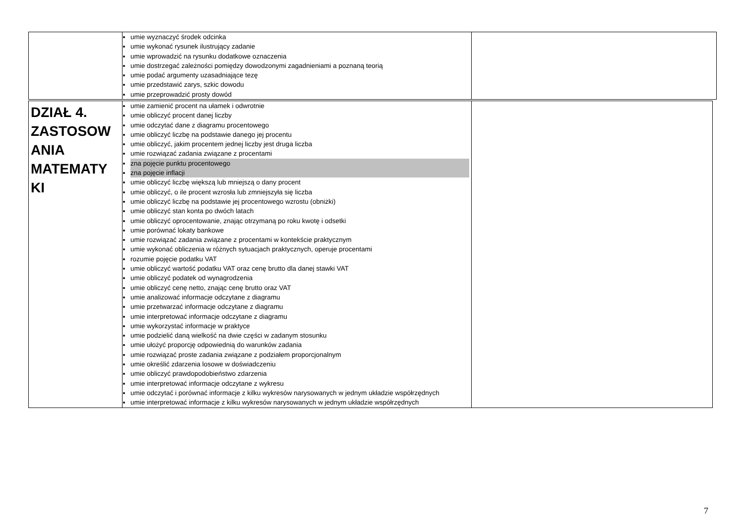| | umie wyznaczyć środek odcinka umie wykonać rysunek ilustrujący zadanie umie wprowadzić na rysunku dodatkowe oznaczenia umie dostrzegać zależności pomiędzy dowodzonymi zagadnieniami a poznaną teorią umie podać argumenty uzasadniające tezę umie przedstawić zarys, szkic dowodu umie przeprowadzić prosty dowód | |
| DZIAŁ 4. ZASTOSOW ANIA MATEMATY KI | umie zamienić procent na ułamek i odwrotnie umie obliczyć procent danej liczby umie odczytać dane z diagramu procentowego umie obliczyć liczbę na podstawie danego jej procentu umie obliczyć, jakim procentem jednej liczby jest druga liczba umie rozwiązać zadania związane z procentami zna pojęcie punktu procentowego zna pojęcie inflacji umie obliczyć liczbę większą lub mniejszą o dany procent umie obliczyć, o ile procent wzrosła lub zmniejszyła się liczba umie obliczyć liczbę na podstawie jej procentowego wzrostu (obniżki) umie obliczyć stan konta po dwóch latach umie obliczyć oprocentowanie, znając otrzymaną po roku kwotę i odsetki umie porównać lokaty bankowe umie rozwiązać zadania związane z procentami w kontekście praktycznym umie wykonać obliczenia w różnych sytuacjach praktycznych, operuje procentami rozumie pojęcie podatku VAT umie obliczyć wartość podatku VAT oraz cenę brutto dla danej stawki VAT umie obliczyć podatek od wynagrodzenia umie obliczyć cenę netto, znając cenę brutto oraz VAT umie analizować informacje odczytane z diagramu umie przetwarzać informacje odczytane z diagramu umie interpretować informacje odczytane z diagramu umie wykorzystać informacje w praktyce umie podzielić daną wielkość na dwie części w zadanym stosunku umie ułożyć proporcję odpowiednią do warunków zadania umie rozwiązać proste zadania związane z podziałem proporcjonalnym umie określić zdarzenia losowe w doświadczeniu umie obliczyć prawdopodobieństwo zdarzenia umie interpretować informacje odczytane z wykresu umie odczytać i porównać informacje z kilku wykresów narysowanych w jednym układzie współrzędnych umie interpretować informacje z kilku wykresów narysowanych w jednym układzie współrzędnych | |
7